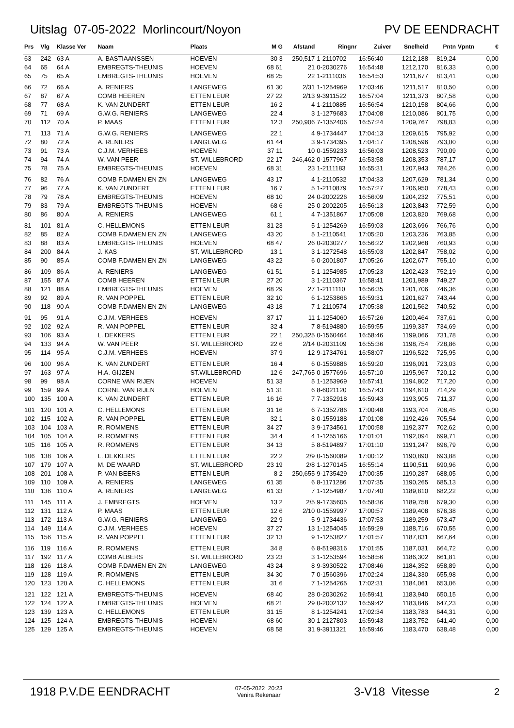Uitslag 07-05-2022 Morlincourt/Noyon
PV DE EENDRACHT
| Prs | Vlg | Klasse Ver | Naam | Plaats | M G | Afstand | Ringnr | Zuiver | Snelheid | Pntn | Vpntn | € |
| --- | --- | --- | --- | --- | --- | --- | --- | --- | --- | --- | --- | --- |
| 63 | 242 | 63 A | A. BASTIAANSSEN | HOEVEN | 30 3 | 250,517 | 1-2110702 | 16:56:40 | 1212,188 | 819,24 | | 0,00 |
| 64 | 65 | 64 A | EMBREGTS-THEUNIS | HOEVEN | 68 61 | 21 | 0-2030276 | 16:54:48 | 1212,170 | 816,33 | | 0,00 |
| 65 | 75 | 65 A | EMBREGTS-THEUNIS | HOEVEN | 68 25 | 22 | 1-2111036 | 16:54:53 | 1211,677 | 813,41 | | 0,00 |
| 66 | 72 | 66 A | A. RENIERS | LANGEWEG | 61 30 | 2/31 | 1-1254969 | 17:03:46 | 1211,517 | 810,50 | | 0,00 |
| 67 | 87 | 67 A | COMB HEEREN | ETTEN LEUR | 27 22 | 2/13 | 9-3911522 | 16:57:04 | 1211,373 | 807,58 | | 0,00 |
| 68 | 77 | 68 A | K. VAN ZUNDERT | ETTEN LEUR | 16 2 | 4 | 1-2110885 | 16:56:54 | 1210,158 | 804,66 | | 0,00 |
| 69 | 71 | 69 A | G.W.G. RENIERS | LANGEWEG | 22 4 | 3 | 1-1279683 | 17:04:08 | 1210,086 | 801,75 | | 0,00 |
| 70 | 112 | 70 A | P. MAAS | ETTEN LEUR | 12 3 | 250,906 | 7-1352406 | 16:57:24 | 1209,767 | 798,83 | | 0,00 |
| 71 | 113 | 71 A | G.W.G. RENIERS | LANGEWEG | 22 1 | 4 | 9-1734447 | 17:04:13 | 1209,615 | 795,92 | | 0,00 |
| 72 | 80 | 72 A | A. RENIERS | LANGEWEG | 61 44 | 3 | 9-1734395 | 17:04:17 | 1208,596 | 793,00 | | 0,00 |
| 73 | 91 | 73 A | C.J.M. VERHEES | HOEVEN | 37 11 | 10 | 0-1559233 | 16:56:03 | 1208,523 | 790,09 | | 0,00 |
| 74 | 94 | 74 A | W. VAN PEER | ST. WILLEBRORD | 22 17 | 246,462 | 0-1577967 | 16:53:58 | 1208,353 | 787,17 | | 0,00 |
| 75 | 78 | 75 A | EMBREGTS-THEUNIS | HOEVEN | 68 31 | 23 | 1-2111183 | 16:55:31 | 1207,943 | 784,26 | | 0,00 |
| 76 | 82 | 76 A | COMB F.DAMEN EN ZN | LANGEWEG | 43 17 | 4 | 1-2110532 | 17:04:33 | 1207,629 | 781,34 | | 0,00 |
| 77 | 96 | 77 A | K. VAN ZUNDERT | ETTEN LEUR | 16 7 | 5 | 1-2110879 | 16:57:27 | 1206,950 | 778,43 | | 0,00 |
| 78 | 79 | 78 A | EMBREGTS-THEUNIS | HOEVEN | 68 10 | 24 | 0-2002226 | 16:56:09 | 1204,232 | 775,51 | | 0,00 |
| 79 | 83 | 79 A | EMBREGTS-THEUNIS | HOEVEN | 68 6 | 25 | 0-2002205 | 16:56:13 | 1203,843 | 772,59 | | 0,00 |
| 80 | 86 | 80 A | A. RENIERS | LANGEWEG | 61 1 | 4 | 7-1351867 | 17:05:08 | 1203,820 | 769,68 | | 0,00 |
| 81 | 101 | 81 A | C. HELLEMONS | ETTEN LEUR | 31 23 | 5 | 1-1254269 | 16:59:03 | 1203,696 | 766,76 | | 0,00 |
| 82 | 85 | 82 A | COMB F.DAMEN EN ZN | LANGEWEG | 43 20 | 5 | 1-2110541 | 17:05:20 | 1203,236 | 763,85 | | 0,00 |
| 83 | 88 | 83 A | EMBREGTS-THEUNIS | HOEVEN | 68 47 | 26 | 0-2030277 | 16:56:22 | 1202,968 | 760,93 | | 0,00 |
| 84 | 200 | 84 A | J. KAS | ST. WILLEBRORD | 13 1 | 3 | 1-1272548 | 16:55:03 | 1202,847 | 758,02 | | 0,00 |
| 85 | 90 | 85 A | COMB F.DAMEN EN ZN | LANGEWEG | 43 22 | 6 | 0-2001807 | 17:05:26 | 1202,677 | 755,10 | | 0,00 |
| 86 | 109 | 86 A | A. RENIERS | LANGEWEG | 61 51 | 5 | 1-1254985 | 17:05:23 | 1202,423 | 752,19 | | 0,00 |
| 87 | 155 | 87 A | COMB HEEREN | ETTEN LEUR | 27 20 | 3 | 1-2110367 | 16:58:41 | 1201,989 | 749,27 | | 0,00 |
| 88 | 121 | 88 A | EMBREGTS-THEUNIS | HOEVEN | 68 29 | 27 | 1-2111110 | 16:56:35 | 1201,706 | 746,36 | | 0,00 |
| 89 | 92 | 89 A | R. VAN POPPEL | ETTEN LEUR | 32 10 | 6 | 1-1253866 | 16:59:31 | 1201,627 | 743,44 | | 0,00 |
| 90 | 118 | 90 A | COMB F.DAMEN EN ZN | LANGEWEG | 43 18 | 7 | 1-2110574 | 17:05:38 | 1201,562 | 740,52 | | 0,00 |
| 91 | 95 | 91 A | C.J.M. VERHEES | HOEVEN | 37 17 | 11 | 1-1254060 | 16:57:26 | 1200,464 | 737,61 | | 0,00 |
| 92 | 102 | 92 A | R. VAN POPPEL | ETTEN LEUR | 32 4 | 7 | 8-5194880 | 16:59:55 | 1199,337 | 734,69 | | 0,00 |
| 93 | 106 | 93 A | L. DEKKERS | ETTEN LEUR | 22 1 | 250,325 | 0-1560464 | 16:58:46 | 1199,066 | 731,78 | | 0,00 |
| 94 | 133 | 94 A | W. VAN PEER | ST. WILLEBRORD | 22 6 | 2/14 | 0-2031109 | 16:55:36 | 1198,754 | 728,86 | | 0,00 |
| 95 | 114 | 95 A | C.J.M. VERHEES | HOEVEN | 37 9 | 12 | 9-1734761 | 16:58:07 | 1196,522 | 725,95 | | 0,00 |
| 96 | 100 | 96 A | K. VAN ZUNDERT | ETTEN LEUR | 16 4 | 6 | 0-1559886 | 16:59:20 | 1196,091 | 723,03 | | 0,00 |
| 97 | 163 | 97 A | H.A. GIJZEN | ST.WILLEBRORD | 12 6 | 247,765 | 0-1577696 | 16:57:10 | 1195,967 | 720,12 | | 0,00 |
| 98 | 99 | 98 A | CORNE VAN RIJEN | HOEVEN | 51 33 | 5 | 1-1253969 | 16:57:41 | 1194,802 | 717,20 | | 0,00 |
| 99 | 159 | 99 A | CORNE VAN RIJEN | HOEVEN | 51 31 | 6 | 8-6021120 | 16:57:43 | 1194,610 | 714,29 | | 0,00 |
| 100 | 135 | 100 A | K. VAN ZUNDERT | ETTEN LEUR | 16 16 | 7 | 7-1352918 | 16:59:43 | 1193,905 | 711,37 | | 0,00 |
| 101 | 120 | 101 A | C. HELLEMONS | ETTEN LEUR | 31 16 | 6 | 7-1352786 | 17:00:48 | 1193,704 | 708,45 | | 0,00 |
| 102 | 115 | 102 A | R. VAN POPPEL | ETTEN LEUR | 32 1 | 8 | 0-1559188 | 17:01:08 | 1192,426 | 705,54 | | 0,00 |
| 103 | 104 | 103 A | R. ROMMENS | ETTEN LEUR | 34 27 | 3 | 9-1734561 | 17:00:58 | 1192,377 | 702,62 | | 0,00 |
| 104 | 105 | 104 A | R. ROMMENS | ETTEN LEUR | 34 4 | 4 | 1-1255166 | 17:01:01 | 1192,094 | 699,71 | | 0,00 |
| 105 | 116 | 105 A | R. ROMMENS | ETTEN LEUR | 34 13 | 5 | 8-5194897 | 17:01:10 | 1191,247 | 696,79 | | 0,00 |
| 106 | 138 | 106 A | L. DEKKERS | ETTEN LEUR | 22 2 | 2/9 | 0-1560089 | 17:00:12 | 1190,890 | 693,88 | | 0,00 |
| 107 | 179 | 107 A | M. DE WAARD | ST. WILLEBRORD | 23 19 | 2/8 | 1-1270145 | 16:55:14 | 1190,511 | 690,96 | | 0,00 |
| 108 | 201 | 108 A | P. VAN BEERS | ETTEN LEUR | 8 2 | 250,655 | 9-1735429 | 17:00:35 | 1190,287 | 688,05 | | 0,00 |
| 109 | 110 | 109 A | A. RENIERS | LANGEWEG | 61 35 | 6 | 8-1171286 | 17:07:35 | 1190,265 | 685,13 | | 0,00 |
| 110 | 136 | 110 A | A. RENIERS | LANGEWEG | 61 33 | 7 | 1-1254987 | 17:07:40 | 1189,810 | 682,22 | | 0,00 |
| 111 | 145 | 111 A | J. EMBREGTS | HOEVEN | 13 2 | 2/5 | 9-1735605 | 16:58:36 | 1189,758 | 679,30 | | 0,00 |
| 112 | 131 | 112 A | P. MAAS | ETTEN LEUR | 12 6 | 2/10 | 0-1559997 | 17:00:57 | 1189,408 | 676,38 | | 0,00 |
| 113 | 172 | 113 A | G.W.G. RENIERS | LANGEWEG | 22 9 | 5 | 9-1734436 | 17:07:53 | 1189,259 | 673,47 | | 0,00 |
| 114 | 149 | 114 A | C.J.M. VERHEES | HOEVEN | 37 27 | 13 | 1-1254045 | 16:59:29 | 1188,716 | 670,55 | | 0,00 |
| 115 | 156 | 115 A | R. VAN POPPEL | ETTEN LEUR | 32 13 | 9 | 1-1253827 | 17:01:57 | 1187,831 | 667,64 | | 0,00 |
| 116 | 119 | 116 A | R. ROMMENS | ETTEN LEUR | 34 8 | 6 | 8-5198316 | 17:01:55 | 1187,031 | 664,72 | | 0,00 |
| 117 | 192 | 117 A | COMB ALBERS | ST. WILLEBRORD | 23 23 | 3 | 1-1253594 | 16:58:56 | 1186,302 | 661,81 | | 0,00 |
| 118 | 126 | 118 A | COMB F.DAMEN EN ZN | LANGEWEG | 43 24 | 8 | 9-3930522 | 17:08:46 | 1184,352 | 658,89 | | 0,00 |
| 119 | 128 | 119 A | R. ROMMENS | ETTEN LEUR | 34 30 | 7 | 0-1560396 | 17:02:24 | 1184,330 | 655,98 | | 0,00 |
| 120 | 123 | 120 A | C. HELLEMONS | ETTEN LEUR | 31 6 | 7 | 1-1254265 | 17:02:31 | 1184,061 | 653,06 | | 0,00 |
| 121 | 122 | 121 A | EMBREGTS-THEUNIS | HOEVEN | 68 40 | 28 | 0-2030262 | 16:59:41 | 1183,940 | 650,15 | | 0,00 |
| 122 | 124 | 122 A | EMBREGTS-THEUNIS | HOEVEN | 68 21 | 29 | 0-2002132 | 16:59:42 | 1183,846 | 647,23 | | 0,00 |
| 123 | 139 | 123 A | C. HELLEMONS | ETTEN LEUR | 31 15 | 8 | 1-1254241 | 17:02:34 | 1183,783 | 644,31 | | 0,00 |
| 124 | 125 | 124 A | EMBREGTS-THEUNIS | HOEVEN | 68 60 | 30 | 1-2127803 | 16:59:43 | 1183,752 | 641,40 | | 0,00 |
| 125 | 129 | 125 A | EMBREGTS-THEUNIS | HOEVEN | 68 58 | 31 | 9-3911321 | 16:59:46 | 1183,470 | 638,48 | | 0,00 |
1918 P.V.DE EENDRACHT
07-05-2022 20:23
Venira Rekenaar
3-V18 Vitesse
2